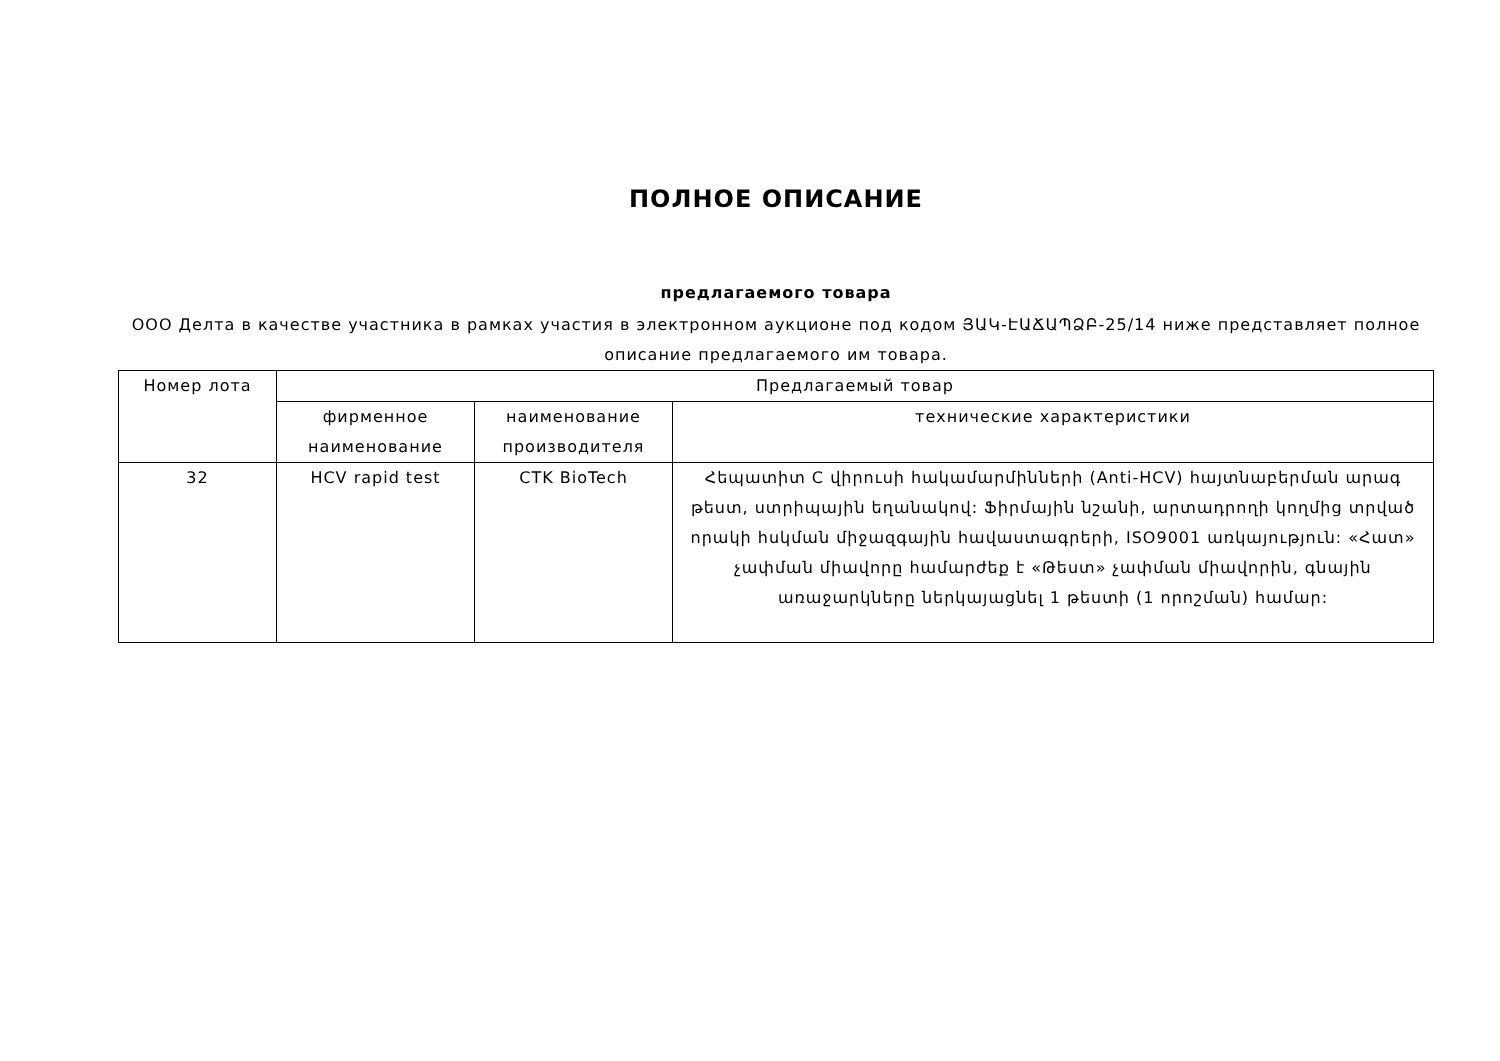ПОЛНОЕ ОПИСАНИЕ
предлагаемого товара
ООО Делта в качестве участника в рамках участия в электронном аукционе под кодом ՅԱԿ-ԷԱՃԱՊՁԲ-25/14 ниже представляет полное описание предлагаемого им товара.
| Номер лота | Предлагаемый товар | | |
| --- | --- | --- | --- |
| | фирменное наименование | наименование производителя | технические характеристики |
| 32 | HCV rapid test | CTK BioTech | Հեպատիտ C վիրուսի հակամարմինների (Anti-HCV) հայտնաբերման արագ թեստ, ստրիպային եղանակով: Ֆիրմային նշանի, արտադրողի կողմից տրված որակի հսկման միջազգային հավաստագրերի, ISO9001 առկայություն: «Հատ» չափման միավորը համարժեք է «Թեստ» չափման միավորին, գնային առաջարկները ներկայացնել 1 թեստի (1 որոշման) համար: |